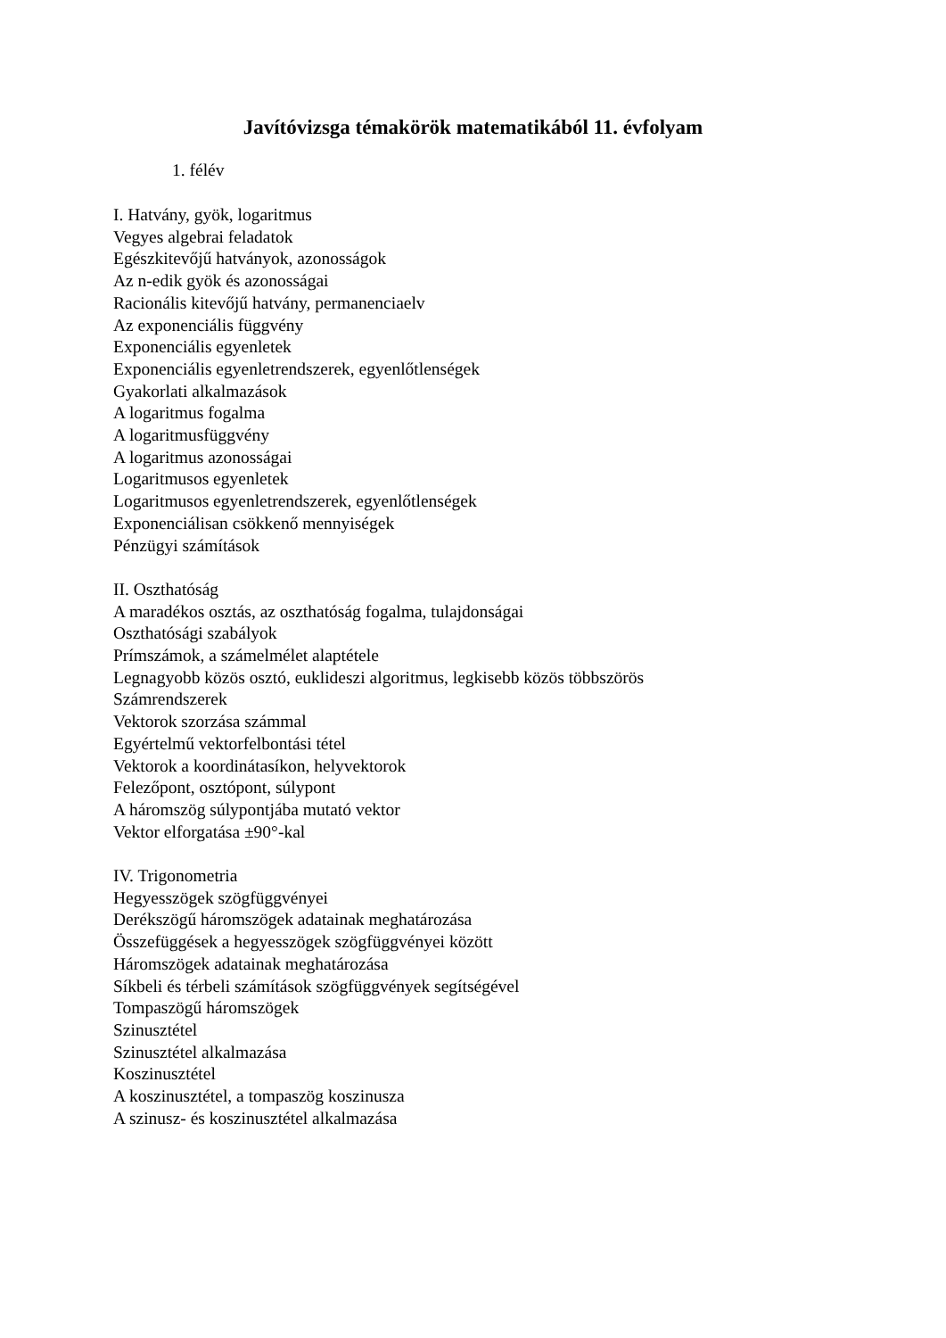Javítóvizsga témakörök matematikából 11. évfolyam
1. félév
I. Hatvány, gyök, logaritmus
Vegyes algebrai feladatok
Egészkitevőjű hatványok, azonosságok
Az n-edik gyök és azonosságai
Racionális kitevőjű hatvány, permanenciaelv
Az exponenciális függvény
Exponenciális egyenletek
Exponenciális egyenletrendszerek, egyenlőtlenségek
Gyakorlati alkalmazások
A logaritmus fogalma
A logaritmusfüggvény
A logaritmus azonosságai
Logaritmusos egyenletek
Logaritmusos egyenletrendszerek, egyenlőtlenségek
Exponenciálisan csökkenő mennyiségek
Pénzügyi számítások
II. Oszthatóság
A maradékos osztás, az oszthatóság fogalma, tulajdonságai
Oszthatósági szabályok
Prímszámok, a számelmélet alaptétele
Legnagyobb közös osztó, euklideszi algoritmus, legkisebb közös többszörös
Számrendszerek
Vektorok szorzása számmal
Egyértelmű vektorfelbontási tétel
Vektorok a koordinátasíkon, helyvektorok
Felezőpont, osztópont, súlypont
A háromszög súlypontjába mutató vektor
Vektor elforgatása ±90°-kal
IV. Trigonometria
Hegyesszögek szögfüggvényei
Derékszögű háromszögek adatainak meghatározása
Összefüggések a hegyesszögek szögfüggvényei között
Háromszögek adatainak meghatározása
Síkbeli és térbeli számítások szögfüggvények segítségével
Tompaszögű háromszögek
Szinusztétel
Szinusztétel alkalmazása
Koszinusztétel
A koszinusztétel, a tompaszög koszinusza
A szinusz- és koszinusztétel alkalmazása